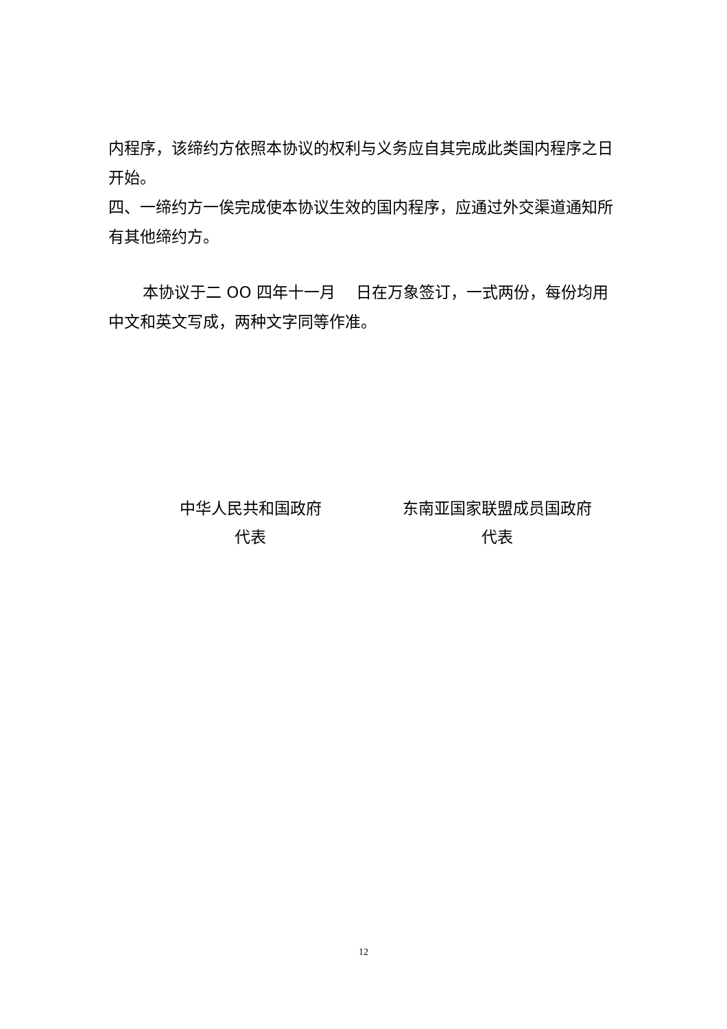内程序，该缔约方依照本协议的权利与义务应自其完成此类国内程序之日开始。
四、一缔约方一俟完成使本协议生效的国内程序，应通过外交渠道通知所有其他缔约方。
本协议于二 OO 四年十一月　 日在万象签订，一式两份，每份均用中文和英文写成，两种文字同等作准。
中华人民共和国政府
代表
东南亚国家联盟成员国政府
代表
12